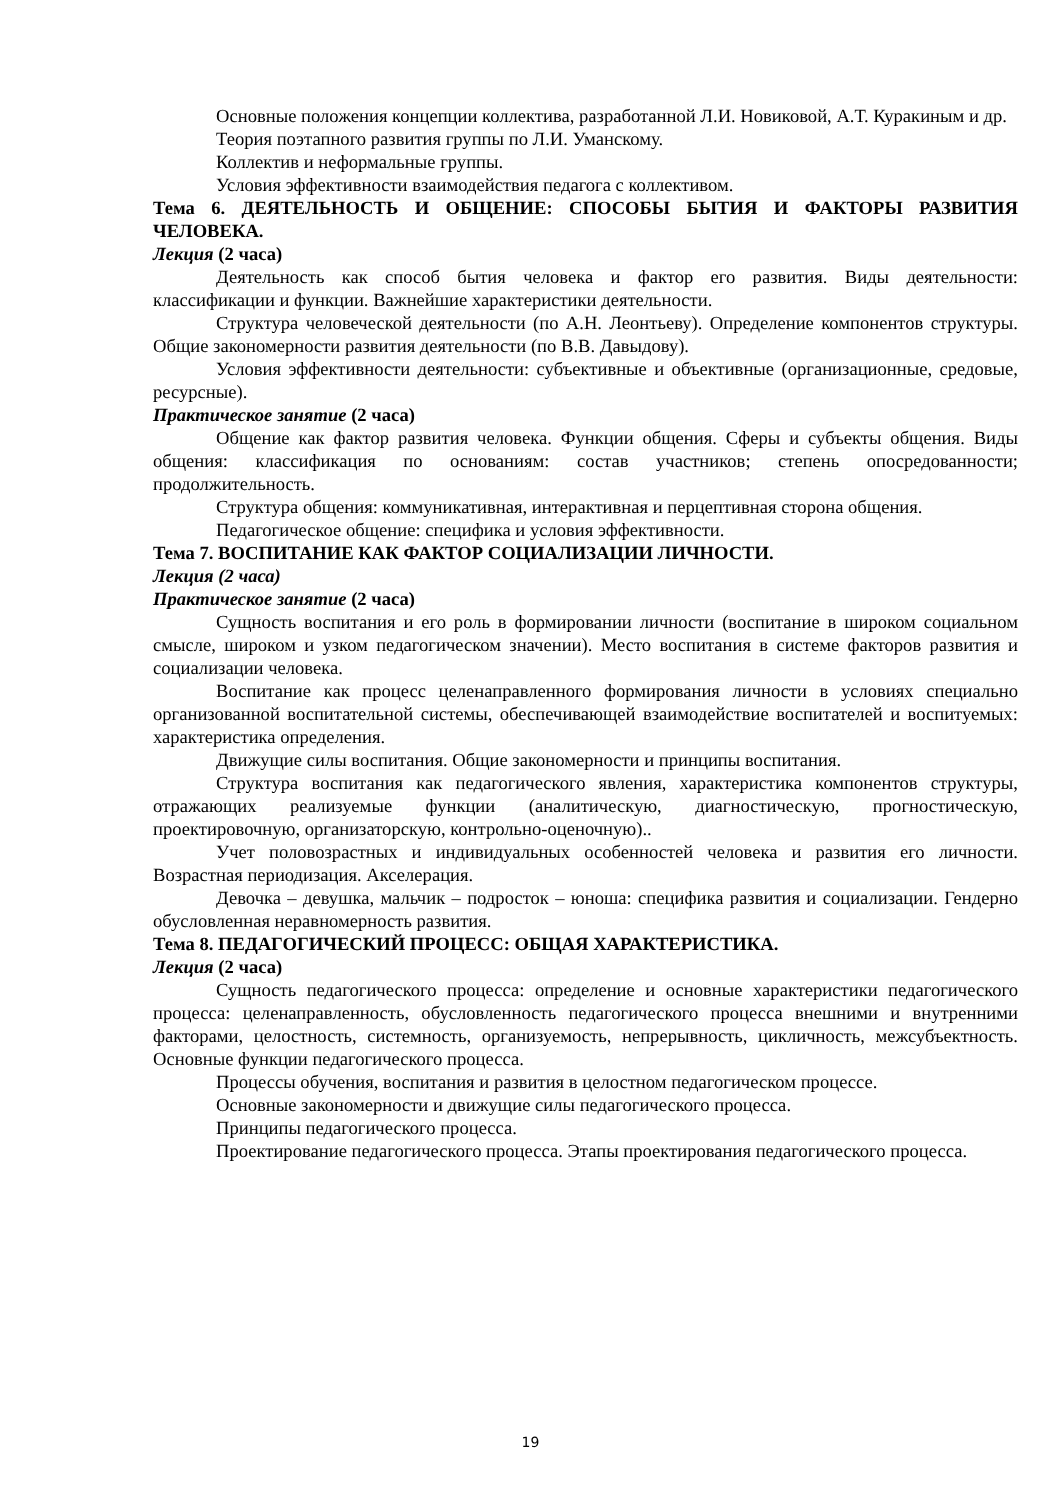Основные положения концепции коллектива, разработанной Л.И. Новиковой, А.Т. Куракиным и др.
Теория поэтапного развития группы по Л.И. Уманскому.
Коллектив и неформальные группы.
Условия эффективности взаимодействия педагога с коллективом.
Тема 6. ДЕЯТЕЛЬНОСТЬ И ОБЩЕНИЕ: СПОСОБЫ БЫТИЯ И ФАКТОРЫ РАЗВИТИЯ ЧЕЛОВЕКА.
Лекция (2 часа)
Деятельность как способ бытия человека и фактор его развития. Виды деятельности: классификации и функции. Важнейшие характеристики деятельности.
Структура человеческой деятельности (по А.Н. Леонтьеву). Определение компонентов структуры. Общие закономерности развития деятельности (по В.В. Давыдову).
Условия эффективности деятельности: субъективные и объективные (организационные, средовые, ресурсные).
Практическое занятие (2 часа)
Общение как фактор развития человека. Функции общения. Сферы и субъекты общения. Виды общения: классификация по основаниям: состав участников; степень опосредованности; продолжительность.
Структура общения: коммуникативная, интерактивная и перцептивная сторона общения.
Педагогическое общение: специфика и условия эффективности.
Тема 7. ВОСПИТАНИЕ КАК ФАКТОР СОЦИАЛИЗАЦИИ ЛИЧНОСТИ.
Лекция (2 часа)
Практическое занятие (2 часа)
Сущность воспитания и его роль в формировании личности (воспитание в широком социальном смысле, широком и узком педагогическом значении). Место воспитания в системе факторов развития и социализации человека.
Воспитание как процесс целенаправленного формирования личности в условиях специально организованной воспитательной системы, обеспечивающей взаимодействие воспитателей и воспитуемых: характеристика определения.
Движущие силы воспитания. Общие закономерности и принципы воспитания.
Структура воспитания как педагогического явления, характеристика компонентов структуры, отражающих реализуемые функции (аналитическую, диагностическую, прогностическую, проектировочную, организаторскую, контрольно-оценочную)..
Учет половозрастных и индивидуальных особенностей человека и развития его личности. Возрастная периодизация. Акселерация.
Девочка – девушка, мальчик – подросток – юноша: специфика развития и социализации. Гендерно обусловленная неравномерность развития.
Тема 8. ПЕДАГОГИЧЕСКИЙ ПРОЦЕСС: ОБЩАЯ ХАРАКТЕРИСТИКА.
Лекция (2 часа)
Сущность педагогического процесса: определение и основные характеристики педагогического процесса: целенаправленность, обусловленность педагогического процесса внешними и внутренними факторами, целостность, системность, организуемость, непрерывность, цикличность, межсубъектность. Основные функции педагогического процесса.
Процессы обучения, воспитания и развития в целостном педагогическом процессе.
Основные закономерности и движущие силы педагогического процесса.
Принципы педагогического процесса.
Проектирование педагогического процесса. Этапы проектирования педагогического процесса.
19